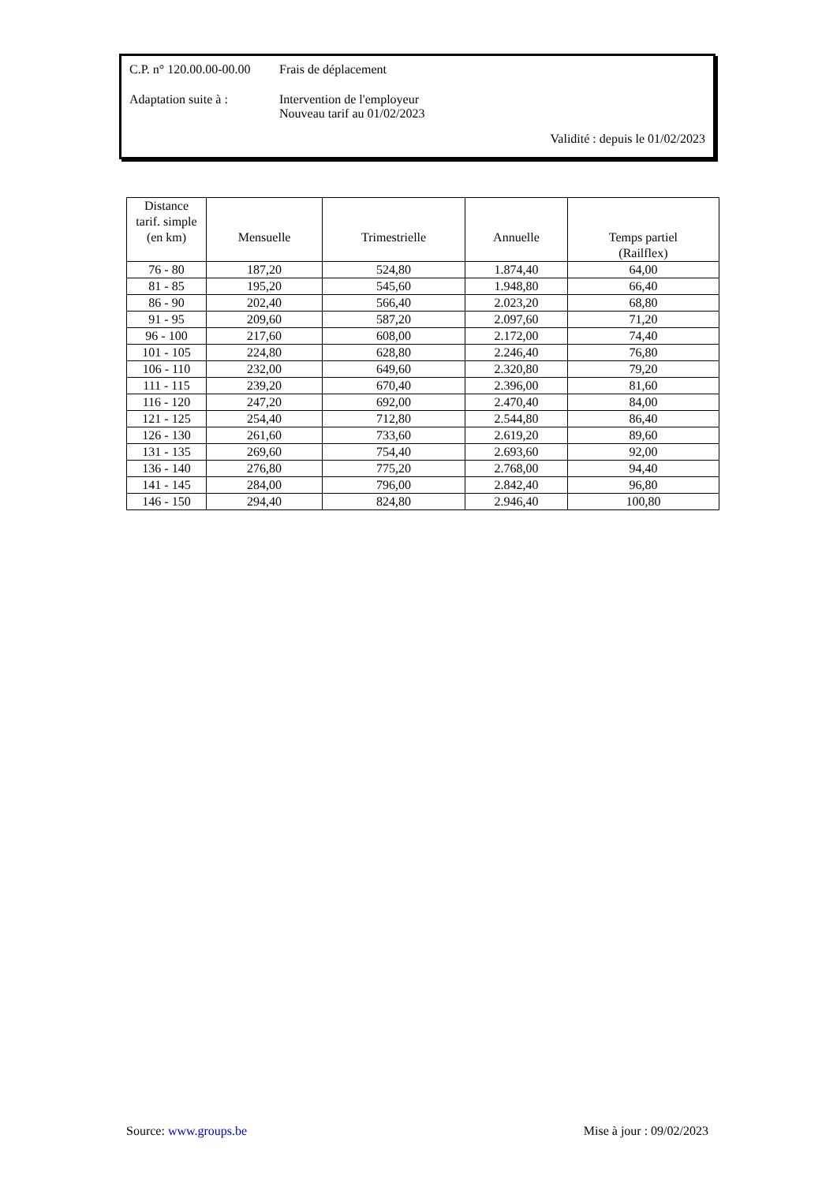C.P. n° 120.00.00-00.00
Frais de déplacement
Adaptation suite à :
Intervention de l'employeur
Nouveau tarif au 01/02/2023
Validité : depuis le 01/02/2023
| Distance tarif. simple (en km) | Mensuelle | Trimestrielle | Annuelle | Temps partiel (Railflex) |
| --- | --- | --- | --- | --- |
| 76 - 80 | 187,20 | 524,80 | 1.874,40 | 64,00 |
| 81 - 85 | 195,20 | 545,60 | 1.948,80 | 66,40 |
| 86 - 90 | 202,40 | 566,40 | 2.023,20 | 68,80 |
| 91 - 95 | 209,60 | 587,20 | 2.097,60 | 71,20 |
| 96 - 100 | 217,60 | 608,00 | 2.172,00 | 74,40 |
| 101 - 105 | 224,80 | 628,80 | 2.246,40 | 76,80 |
| 106 - 110 | 232,00 | 649,60 | 2.320,80 | 79,20 |
| 111 - 115 | 239,20 | 670,40 | 2.396,00 | 81,60 |
| 116 - 120 | 247,20 | 692,00 | 2.470,40 | 84,00 |
| 121 - 125 | 254,40 | 712,80 | 2.544,80 | 86,40 |
| 126 - 130 | 261,60 | 733,60 | 2.619,20 | 89,60 |
| 131 - 135 | 269,60 | 754,40 | 2.693,60 | 92,00 |
| 136 - 140 | 276,80 | 775,20 | 2.768,00 | 94,40 |
| 141 - 145 | 284,00 | 796,00 | 2.842,40 | 96,80 |
| 146 - 150 | 294,40 | 824,80 | 2.946,40 | 100,80 |
Source: www.groups.be Mise à jour : 09/02/2023